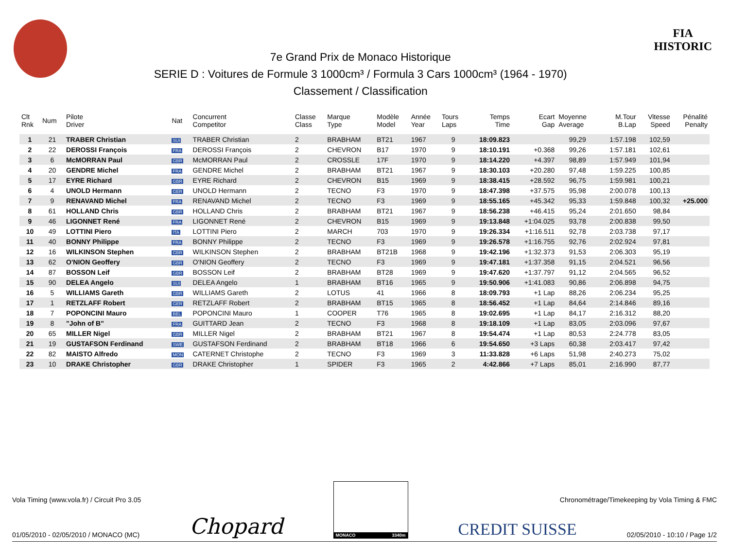7e Grand Prix de Monaco Historique
SERIE D : Voitures de Formule 3 1000cm³ / Formula 3 Cars 1000cm³ (1964 - 1970)
Classement / Classification
FIA
HISTORIC
| Clt Rnk | Num | Pilote Driver | Nat | Concurrent Competitor | Classe Class | Marque Type | Modèle Model | Année Year | Tours Laps | Temps Time | Ecart Gap | Moyenne Average | M.Tour B.Lap | Vitesse Speed | Pénalité Penalty |
| --- | --- | --- | --- | --- | --- | --- | --- | --- | --- | --- | --- | --- | --- | --- | --- |
| 1 | 21 | TRABER Christian | SUI | TRABER Christian | 2 | BRABHAM | BT21 | 1967 | 9 | 18:09.823 | | 99,29 | 1:57.198 | 102,59 | |
| 2 | 22 | DEROSSI François | FRA | DEROSSI François | 2 | CHEVRON | B17 | 1970 | 9 | 18:10.191 | +0.368 | 99,26 | 1:57.181 | 102,61 | |
| 3 | 6 | McMORRAN Paul | GBR | McMORRAN Paul | 2 | CROSSLE | 17F | 1970 | 9 | 18:14.220 | +4.397 | 98,89 | 1:57.949 | 101,94 | |
| 4 | 20 | GENDRE Michel | FRA | GENDRE Michel | 2 | BRABHAM | BT21 | 1967 | 9 | 18:30.103 | +20.280 | 97,48 | 1:59.225 | 100,85 | |
| 5 | 17 | EYRE Richard | GBR | EYRE Richard | 2 | CHEVRON | B15 | 1969 | 9 | 18:38.415 | +28.592 | 96,75 | 1:59.981 | 100,21 | |
| 6 | 4 | UNOLD Hermann | GER | UNOLD Hermann | 2 | TECNO | F3 | 1970 | 9 | 18:47.398 | +37.575 | 95,98 | 2:00.078 | 100,13 | |
| 7 | 9 | RENAVAND Michel | FRA | RENAVAND Michel | 2 | TECNO | F3 | 1969 | 9 | 18:55.165 | +45.342 | 95,33 | 1:59.848 | 100,32 | +25.000 |
| 8 | 61 | HOLLAND Chris | GBR | HOLLAND Chris | 2 | BRABHAM | BT21 | 1967 | 9 | 18:56.238 | +46.415 | 95,24 | 2:01.650 | 98,84 | |
| 9 | 46 | LIGONNET René | FRA | LIGONNET René | 2 | CHEVRON | B15 | 1969 | 9 | 19:13.848 | +1:04.025 | 93,78 | 2:00.838 | 99,50 | |
| 10 | 49 | LOTTINI Piero | ITA | LOTTINI Piero | 2 | MARCH | 703 | 1970 | 9 | 19:26.334 | +1:16.511 | 92,78 | 2:03.738 | 97,17 | |
| 11 | 40 | BONNY Philippe | FRA | BONNY Philippe | 2 | TECNO | F3 | 1969 | 9 | 19:26.578 | +1:16.755 | 92,76 | 2:02.924 | 97,81 | |
| 12 | 16 | WILKINSON Stephen | GBR | WILKINSON Stephen | 2 | BRABHAM | BT21B | 1968 | 9 | 19:42.196 | +1:32.373 | 91,53 | 2:06.303 | 95,19 | |
| 13 | 62 | O'NION Geoffery | GBR | O'NION Geoffery | 2 | TECNO | F3 | 1969 | 9 | 19:47.181 | +1:37.358 | 91,15 | 2:04.521 | 96,56 | |
| 14 | 87 | BOSSON Leif | GBR | BOSSON Leif | 2 | BRABHAM | BT28 | 1969 | 9 | 19:47.620 | +1:37.797 | 91,12 | 2:04.565 | 96,52 | |
| 15 | 90 | DELEA Angelo | SUI | DELEA Angelo | 1 | BRABHAM | BT16 | 1965 | 9 | 19:50.906 | +1:41.083 | 90,86 | 2:06.898 | 94,75 | |
| 16 | 5 | WILLIAMS Gareth | GBR | WILLIAMS Gareth | 2 | LOTUS | 41 | 1966 | 8 | 18:09.793 | +1 Lap | 88,26 | 2:06.234 | 95,25 | |
| 17 | 1 | RETZLAFF Robert | GER | RETZLAFF Robert | 2 | BRABHAM | BT15 | 1965 | 8 | 18:56.452 | +1 Lap | 84,64 | 2:14.846 | 89,16 | |
| 18 | 7 | POPONCINI Mauro | BEL | POPONCINI Mauro | 1 | COOPER | T76 | 1965 | 8 | 19:02.695 | +1 Lap | 84,17 | 2:16.312 | 88,20 | |
| 19 | 8 | "John of B" | FRA | GUITTARD Jean | 2 | TECNO | F3 | 1968 | 8 | 19:18.109 | +1 Lap | 83,05 | 2:03.096 | 97,67 | |
| 20 | 65 | MILLER Nigel | GBR | MILLER Nigel | 2 | BRABHAM | BT21 | 1967 | 8 | 19:54.474 | +1 Lap | 80,53 | 2:24.778 | 83,05 | |
| 21 | 19 | GUSTAFSON Ferdinand | SWE | GUSTAFSON Ferdinand | 2 | BRABHAM | BT18 | 1966 | 6 | 19:54.650 | +3 Laps | 60,38 | 2:03.417 | 97,42 | |
| 22 | 82 | MAISTO Alfredo | MON | CATERNET Christophe | 2 | TECNO | F3 | 1969 | 3 | 11:33.828 | +6 Laps | 51,98 | 2:40.273 | 75,02 | |
| 23 | 10 | DRAKE Christopher | GBR | DRAKE Christopher | 1 | SPIDER | F3 | 1965 | 2 | 4:42.866 | +7 Laps | 85,01 | 2:16.990 | 87,77 | |
01/05/2010 - 02/05/2010 / MONACO (MC) Chopard
MONACO 3340m
CREDIT SUISSE 02/05/2010 - 10:10 / Page 1/2
Vola Timing (www.vola.fr) / Circuit Pro 3.05 Chronométrage/Timekeeping by Vola Timing & FMC